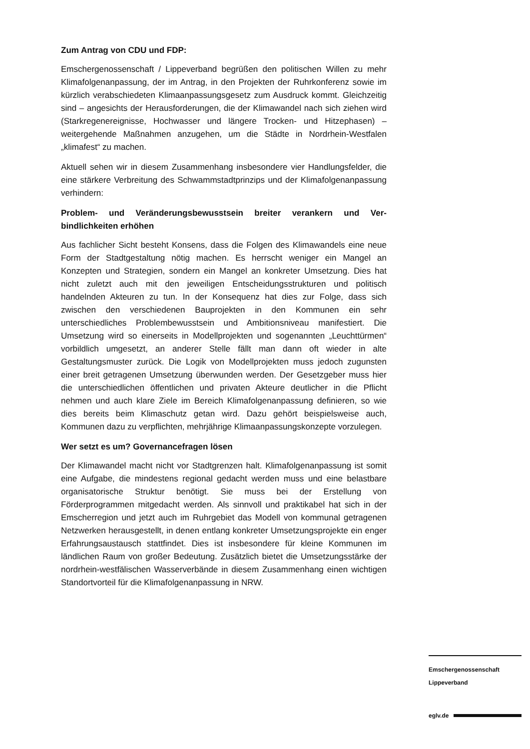Zum Antrag von CDU und FDP:
Emschergenossenschaft / Lippeverband begrüßen den politischen Willen zu mehr Klimafolgenanpassung, der im Antrag, in den Projekten der Ruhr­konferenz sowie im kürzlich verabschiedeten Klimaanpassungsgesetz zum Ausdruck kommt. Gleichzeitig sind – angesichts der Herausforderungen, die der Klimawandel nach sich ziehen wird (Starkregenereignisse, Hoch­wasser und längere Trocken- und Hitzephasen) – weitergehende Maßnah­men anzugehen, um die Städte in Nordrhein-Westfalen „klimafest“ zu ma­chen.
Aktuell sehen wir in diesem Zusammenhang insbesondere vier Handlungs­felder, die eine stärkere Verbreitung des Schwammstadtprinzips und der Klimafolgenanpassung verhindern:
Problem- und Veränderungsbewusstsein breiter verankern und Ver­bindlichkeiten erhöhen
Aus fachlicher Sicht besteht Konsens, dass die Folgen des Klimawandels eine neue Form der Stadtgestaltung nötig machen. Es herrscht weniger ein Mangel an Konzepten und Strategien, sondern ein Mangel an konkreter Umsetzung. Dies hat nicht zuletzt auch mit den jeweiligen Entscheidungs­strukturen und politisch handelnden Akteuren zu tun. In der Konsequenz hat dies zur Folge, dass sich zwischen den verschiedenen Bauprojekten in den Kommunen ein sehr unterschiedliches Problembewusstsein und Ambi­tionsniveau manifestiert. Die Umsetzung wird so einerseits in Modellprojek­ten und sogenannten „Leuchttürmen“ vorbildlich umgesetzt, an anderer Stelle fällt man dann oft wieder in alte Gestaltungsmuster zurück. Die Logik von Modellprojekten muss jedoch zugunsten einer breit getragenen Umset­zung überwunden werden. Der Gesetzgeber muss hier die unterschiedli­chen öffentlichen und privaten Akteure deutlicher in die Pflicht nehmen und auch klare Ziele im Bereich Klimafolgenanpassung definieren, so wie dies bereits beim Klimaschutz getan wird. Dazu gehört beispielsweise auch, Kommunen dazu zu verpflichten, mehrjährige Klimaanpassungskonzepte vorzulegen.
Wer setzt es um? Governancefragen lösen
Der Klimawandel macht nicht vor Stadtgrenzen halt. Klimafolgenanpassung ist somit eine Aufgabe, die mindestens regional gedacht werden muss und eine belastbare organisatorische Struktur benötigt. Sie muss bei der Erstel­lung von Förderprogrammen mitgedacht werden. Als sinnvoll und praktika­bel hat sich in der Emscherregion und jetzt auch im Ruhrgebiet das Modell von kommunal getragenen Netzwerken herausgestellt, in denen entlang konkreter Umsetzungsprojekte ein enger Erfahrungsaustausch stattfindet. Dies ist insbesondere für kleine Kommunen im ländlichen Raum von großer Bedeutung. Zusätzlich bietet die Umsetzungsstärke der nordrhein-westfäli­schen Wasserverbände in diesem Zusammenhang einen wichtigen Stand­ortvorteil für die Klimafolgenanpassung in NRW.
Emschergenossenschaft
Lippeverband
eglv.de